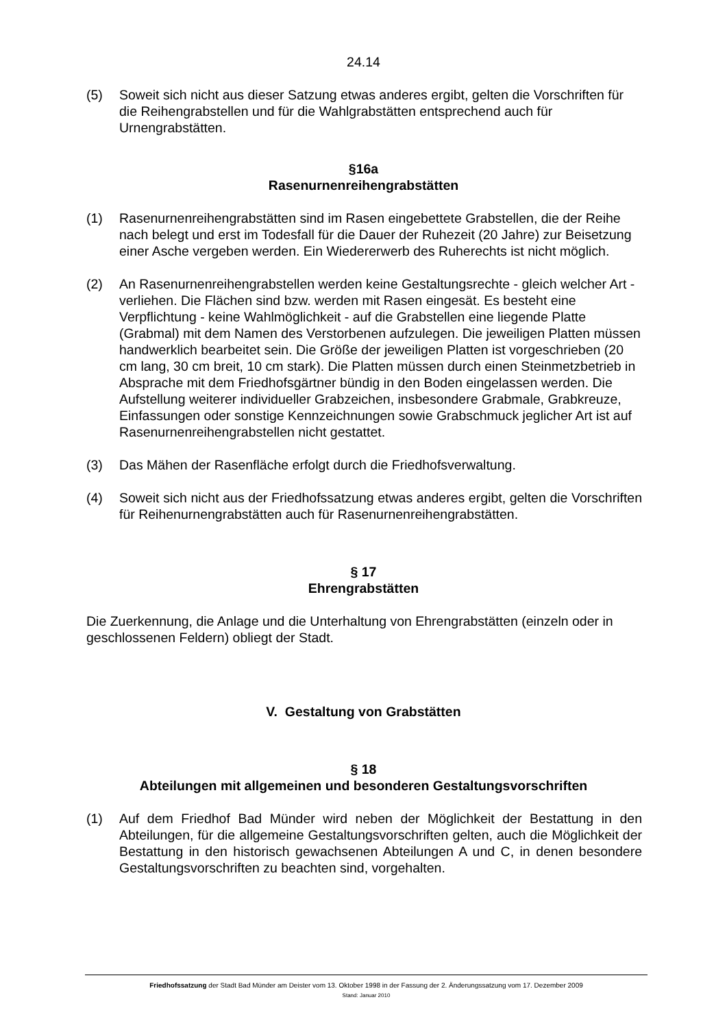24.14
(5) Soweit sich nicht aus dieser Satzung etwas anderes ergibt, gelten die Vorschrif­ten für die Reihengrabstellen und für die Wahlgrabstätten entsprechend auch für Urnengrabstätten.
§16a
Rasenurnenreihengrabstätten
(1) Rasenurnenreihengrabstätten sind im Rasen eingebettete Grabstellen, die der Reihe nach belegt und erst im Todesfall für die Dauer der Ruhezeit (20 Jahre) zur Beisetzung einer Asche vergeben werden. Ein Wiedererwerb des Ruhe­rechts ist nicht möglich.
(2) An Rasenurnenreihengrabstellen werden keine Gestaltungsrechte - gleich wel­cher Art - verliehen. Die Flächen sind bzw. werden mit Rasen eingesät. Es be­steht eine Verpflichtung - keine Wahlmöglichkeit - auf die Grabstellen eine lie­gende Platte (Grabmal) mit dem Namen des Verstorbenen aufzulegen. Die je­weiligen Platten müssen handwerklich bearbeitet sein. Die Größe der jeweiligen Platten ist vorgeschrieben (20 cm lang, 30 cm breit, 10 cm stark). Die Platten müssen durch einen Steinmetzbetrieb in Absprache mit dem Friedhofsgärtner bündig in den Boden eingelassen werden. Die Aufstellung weiterer individueller Grabzeichen, insbesondere Grabmale, Grabkreuze, Einfassungen oder sonsti­ge Kennzeichnungen sowie Grabschmuck jeglicher Art ist auf Rasenurnenrei­hengrabstellen nicht gestattet.
(3) Das Mähen der Rasenfläche erfolgt durch die Friedhofsverwaltung.
(4) Soweit sich nicht aus der Friedhofssatzung etwas anderes ergibt, gelten die Vorschriften für Reihenurnengrabstätten auch für Rasenurnenreihengrabstätten.
§ 17
Ehrengrabstätten
Die Zuerkennung, die Anlage und die Unterhaltung von Ehrengrabstätten (einzeln oder in geschlossenen Feldern) obliegt der Stadt.
V. Gestaltung von Grabstätten
§ 18
Abteilungen mit allgemeinen und besonderen Gestaltungsvorschriften
(1) Auf dem Friedhof Bad Münder wird neben der Möglichkeit der Bestattung in den Abteilungen, für die allgemeine Gestaltungsvorschriften gelten, auch die Mög­lichkeit der Bestattung in den historisch gewachsenen Abteilungen A und C, in denen besondere Gestaltungsvorschriften zu beachten sind, vorgehalten.
Friedhofssatzung der Stadt Bad Münder am Deister vom 13. Oktober 1998 in der Fassung der 2. Änderungssatzung vom 17. Dezember 2009
Stand: Januar 2010